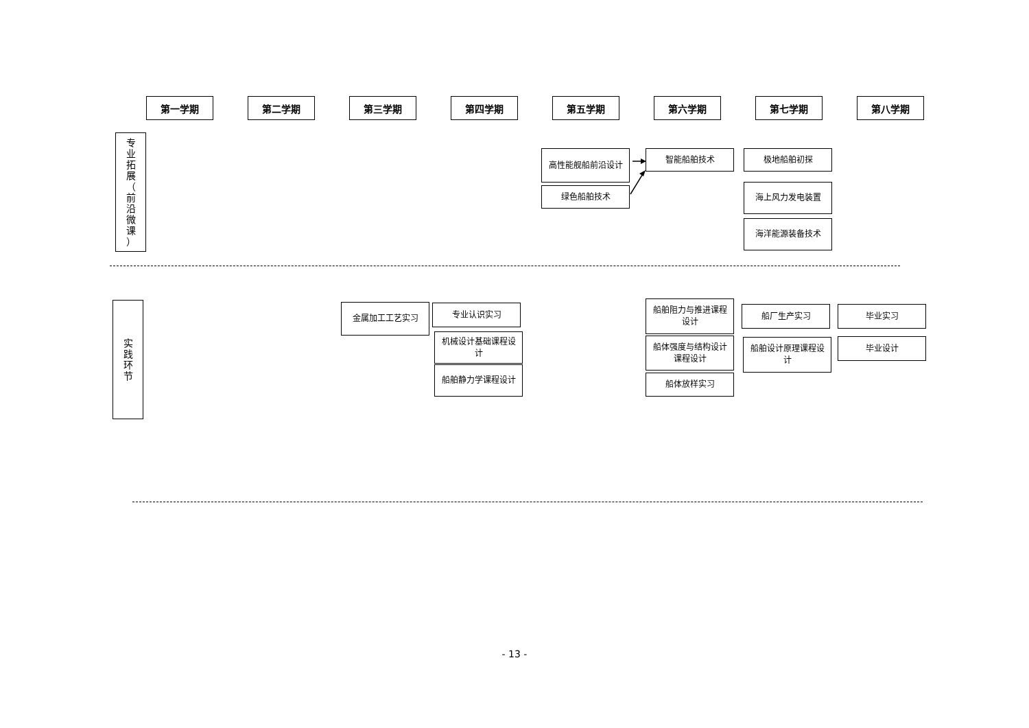第一学期 第二学期 第三学期 第四学期 第五学期 第六学期 第七学期 第八学期
专
业
拓
展
（
前
沿
微
课
）
高性能舰船前沿设计
绿色船舶技术
智能船舶技术 极地船舶初探
海上风力发电装置
海洋能源装备技术
实
践
环
节
金属加工工艺实习 专业认识实习
机械设计基础课程设计
船舶静力学课程设计
船舶阻力与推进课程设计
船体强度与结构设计课程设计
船体放样实习
船厂生产实习
船舶设计原理课程设计
毕业实习
毕业设计
- 13 -